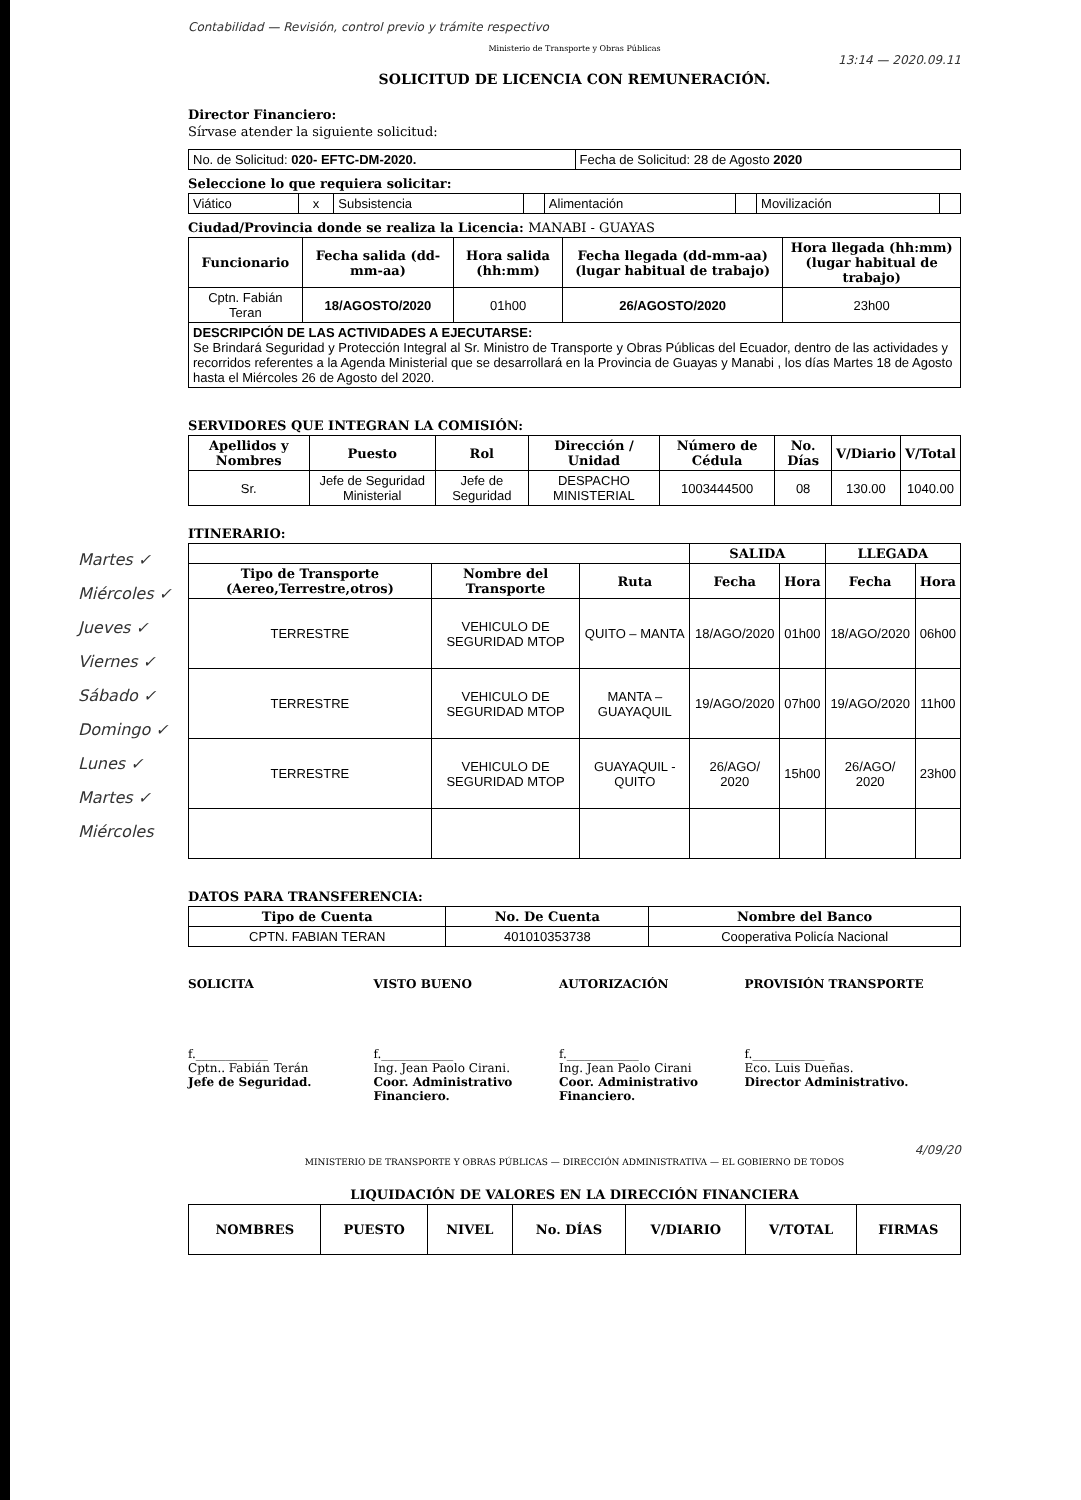Contabilidad — Revisión, control previo y trámite respectivo
Ministerio de Transporte y Obras Públicas
13:14 — 2020.09.11
SOLICITUD DE LICENCIA CON REMUNERACIÓN.
Director Financiero:
Sírvase atender la siguiente solicitud:
| No. de Solicitud: 020- EFTC-DM-2020. | Fecha de Solicitud: 28 de Agosto 2020 |
Seleccione lo que requiera solicitar:
| Viático | x | Subsistencia | | Alimentación | | Movilización | |
Ciudad/Provincia donde se realiza la Licencia: MANABI - GUAYAS
| Funcionario | Fecha salida (dd-mm-aa) | Hora salida (hh:mm) | Fecha llegada (dd-mm-aa) (lugar habitual de trabajo) | Hora llegada (hh:mm) (lugar habitual de trabajo) |
| --- | --- | --- | --- | --- |
| Cptn. Fabián Teran | 18/AGOSTO/2020 | 01h00 | 26/AGOSTO/2020 | 23h00 |
| DESCRIPCIÓN DE LAS ACTIVIDADES A EJECUTARSE: Se Brindará Seguridad y Protección Integral al Sr. Ministro de Transporte y Obras Públicas del Ecuador, dentro de las actividades y recorridos referentes a la Agenda Ministerial que se desarrollará en la Provincia de Guayas y Manabi , los días Martes 18 de Agosto hasta el Miércoles 26 de Agosto del 2020. | | | | |
SERVIDORES QUE INTEGRAN LA COMISIÓN:
| Apellidos y Nombres | Puesto | Rol | Dirección / Unidad | Número de Cédula | No. Días | V/Diario | V/Total |
| --- | --- | --- | --- | --- | --- | --- | --- |
| Sr. | Jefe de Seguridad Ministerial | Jefe de Seguridad | DESPACHO MINISTERIAL | 1003444500 | 08 | 130.00 | 1040.00 |
ITINERARIO:
Martes ✓ Miércoles ✓ Jueves ✓ Viernes ✓ Sábado ✓ Domingo ✓ Lunes ✓ Martes ✓ Miércoles
| | | | SALIDA | | LLEGADA | |
| --- | --- | --- | --- | --- | --- | --- |
| Tipo de Transporte (Aereo,Terrestre,otros) | Nombre del Transporte | Ruta | Fecha | Hora | Fecha | Hora |
| TERRESTRE | VEHICULO DE SEGURIDAD MTOP | QUITO – MANTA | 18/AGO/2020 | 01h00 | 18/AGO/2020 | 06h00 |
| TERRESTRE | VEHICULO DE SEGURIDAD MTOP | MANTA – GUAYAQUIL | 19/AGO/2020 | 07h00 | 19/AGO/2020 | 11h00 |
| TERRESTRE | VEHICULO DE SEGURIDAD MTOP | GUAYAQUIL - QUITO | 26/AGO/ 2020 | 15h00 | 26/AGO/ 2020 | 23h00 |
DATOS PARA TRANSFERENCIA:
| Tipo de Cuenta | No. De Cuenta | Nombre del Banco |
| --- | --- | --- |
| CPTN. FABIAN TERAN | 401010353738 | Cooperativa Policía Nacional |
SOLICITA
f.____________
Cptn.. Fabián Terán
Jefe de Seguridad.
VISTO BUENO
f.____________
Ing. Jean Paolo Cirani.
Coor. Administrativo Financiero.
AUTORIZACIÓN
f.____________
Ing. Jean Paolo Cirani
Coor. Administrativo Financiero.
PROVISIÓN TRANSPORTE
f.____________
Eco. Luis Dueñas.
Director Administrativo.
4/09/20
MINISTERIO DE TRANSPORTE Y OBRAS PÚBLICAS — DIRECCIÓN ADMINISTRATIVA — EL GOBIERNO DE TODOS
LIQUIDACIÓN DE VALORES EN LA DIRECCIÓN FINANCIERA
| NOMBRES | PUESTO | NIVEL | No. DÍAS | V/DIARIO | V/TOTAL | FIRMAS |
| --- | --- | --- | --- | --- | --- | --- |